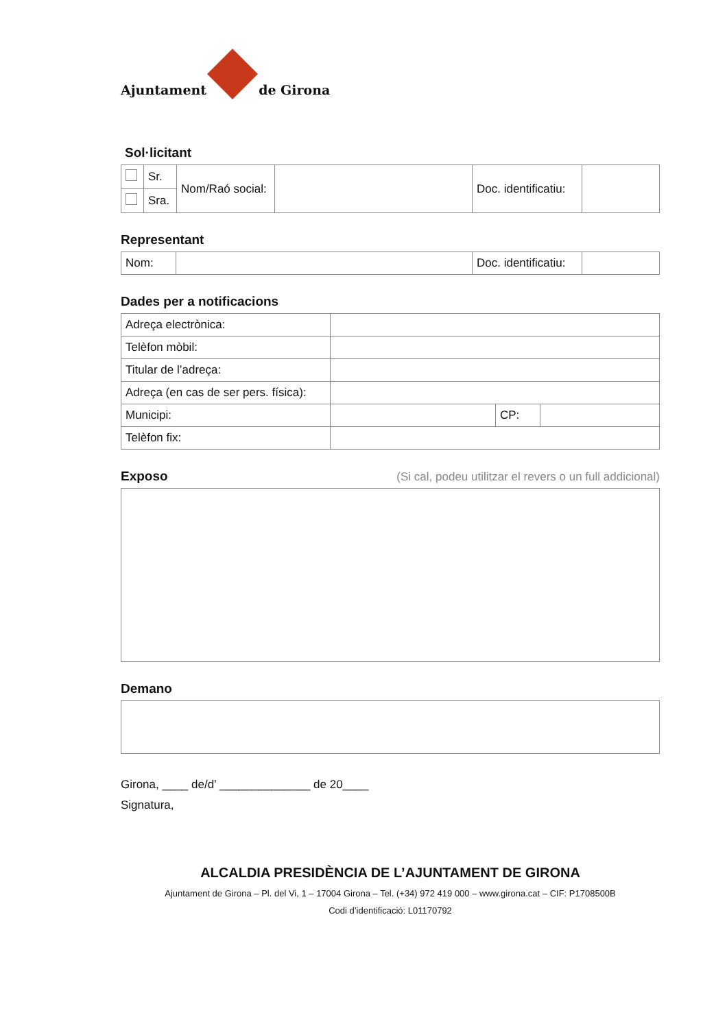Ajuntament
de Girona
Sol·licitant
| | Sr. | Nom/Raó social: | | Doc. identificatiu: | |
| | Sra. | | | | |
Representant
| Nom: | | Doc. identificatiu: | |
Dades per a notificacions
| Adreça electrònica: | | | |
| Telèfon mòbil: | | | |
| Titular de l’adreça: | | | |
| Adreça (en cas de ser pers. física): | | | |
| Municipi: | | CP: | |
| Telèfon fix: | | | |
Exposo (Si cal, podeu utilitzar el revers o un full addicional)
Demano
Girona, ____ de/d’ ______________ de 20____
Signatura,
ALCALDIA PRESIDÈNCIA DE L’AJUNTAMENT DE GIRONA
Ajuntament de Girona – Pl. del Vi, 1 – 17004 Girona – Tel. (+34) 972 419 000 – www.girona.cat – CIF: P1708500B
Codi d’identificació: L01170792